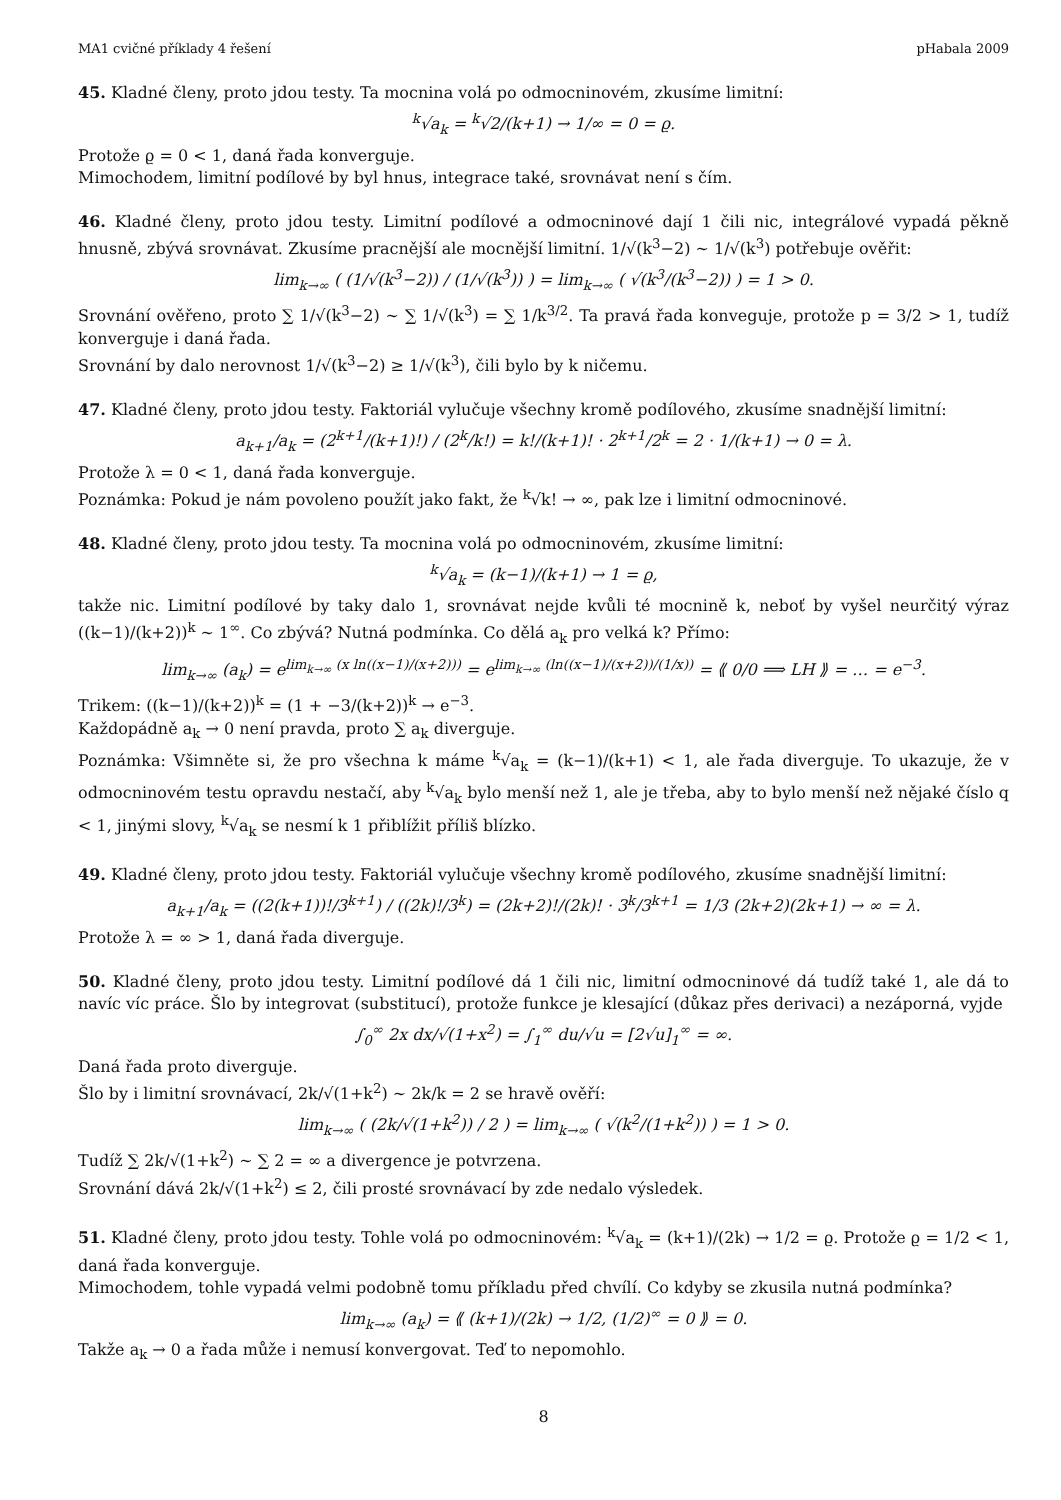MA1 cvičné příklady 4 řešení pHabala 2009
45. Kladné členy, proto jdou testy. Ta mocnina volá po odmocninovém, zkusíme limitní:
<sup>k</sup>√a<sub>k</sub> = <sup>k</sup>√2/(k+1) → 1/∞ = 0 = ϱ.
Protože ϱ = 0 < 1, daná řada konverguje.
Mimochodem, limitní podílové by byl hnus, integrace také, srovnávat není s čím.
46. Kladné členy, proto jdou testy. Limitní podílové a odmocninové dají 1 čili nic, integrálové vypadá pěkně hnusně, zbývá srovnávat. Zkusíme pracnější ale mocnější limitní. 1/√(k<sup>3</sup>−2) ∼ 1/√(k<sup>3</sup>) potřebuje ověřit:
lim<sub>k→∞</sub> ( (1/√(k<sup>3</sup>−2)) / (1/√(k<sup>3</sup>)) ) = lim<sub>k→∞</sub> ( √(k<sup>3</sup>/(k<sup>3</sup>−2)) ) = 1 > 0.
Srovnání ověřeno, proto ∑ 1/√(k<sup>3</sup>−2) ∼ ∑ 1/√(k<sup>3</sup>) = ∑ 1/k<sup>3/2</sup>. Ta pravá řada konveguje, protože p = 3/2 > 1, tudíž konverguje i daná řada.
Srovnání by dalo nerovnost 1/√(k<sup>3</sup>−2) ≥ 1/√(k<sup>3</sup>), čili bylo by k ničemu.
47. Kladné členy, proto jdou testy. Faktoriál vylučuje všechny kromě podílového, zkusíme snadnější limitní:
a<sub>k+1</sub>/a<sub>k</sub> = (2<sup>k+1</sup>/(k+1)!) / (2<sup>k</sup>/k!) = k!/(k+1)! · 2<sup>k+1</sup>/2<sup>k</sup> = 2 · 1/(k+1) → 0 = λ.
Protože λ = 0 < 1, daná řada konverguje.
Poznámka: Pokud je nám povoleno použít jako fakt, že <sup>k</sup>√k! → ∞, pak lze i limitní odmocninové.
48. Kladné členy, proto jdou testy. Ta mocnina volá po odmocninovém, zkusíme limitní:
<sup>k</sup>√a<sub>k</sub> = (k−1)/(k+1) → 1 = ϱ,
takže nic. Limitní podílové by taky dalo 1, srovnávat nejde kvůli té mocnině k, neboť by vyšel neurčitý výraz ((k−1)/(k+2))<sup>k</sup> ∼ 1<sup>∞</sup>. Co zbývá? Nutná podmínka. Co dělá a<sub>k</sub> pro velká k? Přímo:
lim<sub>k→∞</sub> (a<sub>k</sub>) = e<sup>lim<sub>k→∞</sub> (x ln((x−1)/(x+2)))</sup> = e<sup>lim<sub>k→∞</sub> (ln((x−1)/(x+2))/(1/x))</sup> = ⟪ 0/0 ⟹ LH ⟫ = … = e<sup>−3</sup>.
Trikem: ((k−1)/(k+2))<sup>k</sup> = (1 + −3/(k+2))<sup>k</sup> → e<sup>−3</sup>.
Každopádně a<sub>k</sub> → 0 není pravda, proto ∑ a<sub>k</sub> diverguje.
Poznámka: Všimněte si, že pro všechna k máme <sup>k</sup>√a<sub>k</sub> = (k−1)/(k+1) < 1, ale řada diverguje. To ukazuje, že v odmocninovém testu opravdu nestačí, aby <sup>k</sup>√a<sub>k</sub> bylo menší než 1, ale je třeba, aby to bylo menší než nějaké číslo q < 1, jinými slovy, <sup>k</sup>√a<sub>k</sub> se nesmí k 1 přiblížit příliš blízko.
49. Kladné členy, proto jdou testy. Faktoriál vylučuje všechny kromě podílového, zkusíme snadnější limitní:
a<sub>k+1</sub>/a<sub>k</sub> = ((2(k+1))!/3<sup>k+1</sup>) / ((2k)!/3<sup>k</sup>) = (2k+2)!/(2k)! · 3<sup>k</sup>/3<sup>k+1</sup> = 1/3 (2k+2)(2k+1) → ∞ = λ.
Protože λ = ∞ > 1, daná řada diverguje.
50. Kladné členy, proto jdou testy. Limitní podílové dá 1 čili nic, limitní odmocninové dá tudíž také 1, ale dá to navíc víc práce. Šlo by integrovat (substitucí), protože funkce je klesající (důkaz přes derivaci) a nezáporná, vyjde
∫<sub>0</sub><sup>∞</sup> 2x dx/√(1+x<sup>2</sup>) = ∫<sub>1</sub><sup>∞</sup> du/√u = [2√u]<sub>1</sub><sup>∞</sup> = ∞.
Daná řada proto diverguje.
Šlo by i limitní srovnávací, 2k/√(1+k<sup>2</sup>) ∼ 2k/k = 2 se hravě ověří:
lim<sub>k→∞</sub> ( (2k/√(1+k<sup>2</sup>)) / 2 ) = lim<sub>k→∞</sub> ( √(k<sup>2</sup>/(1+k<sup>2</sup>)) ) = 1 > 0.
Tudíž ∑ 2k/√(1+k<sup>2</sup>) ∼ ∑ 2 = ∞ a divergence je potvrzena.
Srovnání dává 2k/√(1+k<sup>2</sup>) ≤ 2, čili prosté srovnávací by zde nedalo výsledek.
51. Kladné členy, proto jdou testy. Tohle volá po odmocninovém: <sup>k</sup>√a<sub>k</sub> = (k+1)/(2k) → 1/2 = ϱ. Protože ϱ = 1/2 < 1, daná řada konverguje.
Mimochodem, tohle vypadá velmi podobně tomu příkladu před chvílí. Co kdyby se zkusila nutná podmínka?
lim<sub>k→∞</sub> (a<sub>k</sub>) = ⟪ (k+1)/(2k) → 1/2, (1/2)<sup>∞</sup> = 0 ⟫ = 0.
Takže a<sub>k</sub> → 0 a řada může i nemusí konvergovat. Teď to nepomohlo.
8